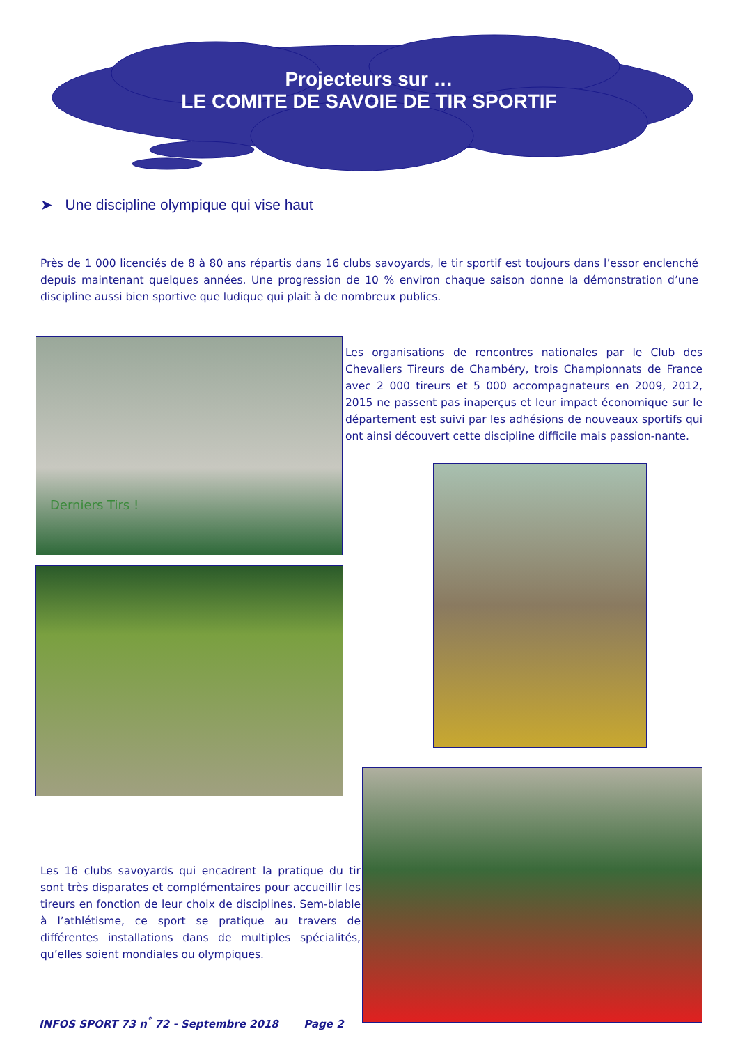Projecteurs sur …
LE COMITE DE SAVOIE DE TIR SPORTIF
➤ Une discipline olympique qui vise haut
Près de 1 000 licenciés de 8 à 80 ans répartis dans 16 clubs savoyards, le tir sportif est toujours dans l’essor enclenché depuis maintenant quelques années. Une progression de 10 % environ chaque saison donne la démonstration d’une discipline aussi bien sportive que ludique qui plait à de nombreux publics.
Derniers Tirs !
Les organisations de rencontres nationales par le Club des Chevaliers Tireurs de Chambéry, trois Championnats de France avec 2 000 tireurs et 5 000 accompagnateurs en 2009, 2012, 2015 ne passent pas inaperçus et leur impact économique sur le département est suivi par les adhésions de nouveaux sportifs qui ont ainsi découvert cette discipline difficile mais passion-nante.
Les 16 clubs savoyards qui encadrent la pratique du tir sont très disparates et complémentaires pour accueillir les tireurs en fonction de leur choix de disciplines. Sem-blable à l’athlétisme, ce sport se pratique au travers de différentes installations dans de multiples spécialités, qu’elles soient mondiales ou olympiques.
INFOS SPORT 73 n<sup>°</sup> 72 - Septembre 2018 Page 2